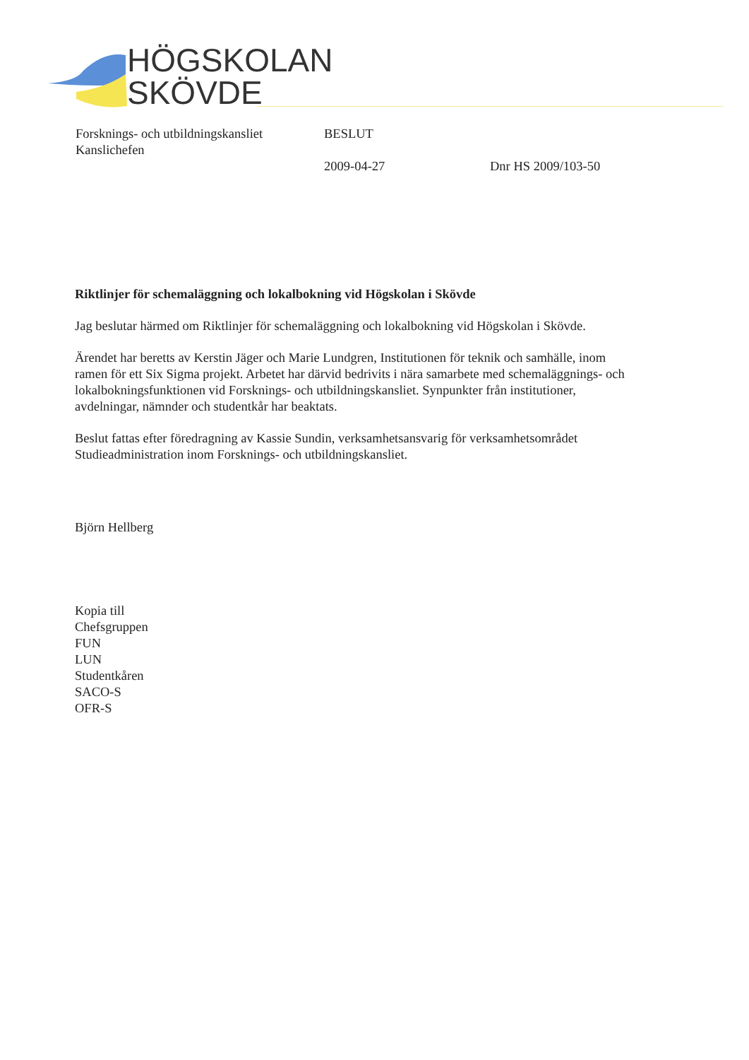HÖGSKOLAN
SKÖVDE
Forsknings- och utbildningskansliet
Kanslichefen
BESLUT
2009-04-27
Dnr HS 2009/103-50
Riktlinjer för schemaläggning och lokalbokning vid Högskolan i Skövde
Jag beslutar härmed om Riktlinjer för schemaläggning och lokalbokning vid Högskolan i Skövde.
Ärendet har beretts av Kerstin Jäger och Marie Lundgren, Institutionen för teknik och samhälle, inom ramen för ett Six Sigma projekt. Arbetet har därvid bedrivits i nära samarbete med schemaläggnings- och lokalbokningsfunktionen vid Forsknings- och utbildningskansliet. Synpunkter från institutioner, avdelningar, nämnder och studentkår har beaktats.
Beslut fattas efter föredragning av Kassie Sundin, verksamhetsansvarig för verksamhetsområdet Studieadministration inom Forsknings- och utbildningskansliet.
Björn Hellberg
Kopia till
Chefsgruppen
FUN
LUN
Studentkåren
SACO-S
OFR-S